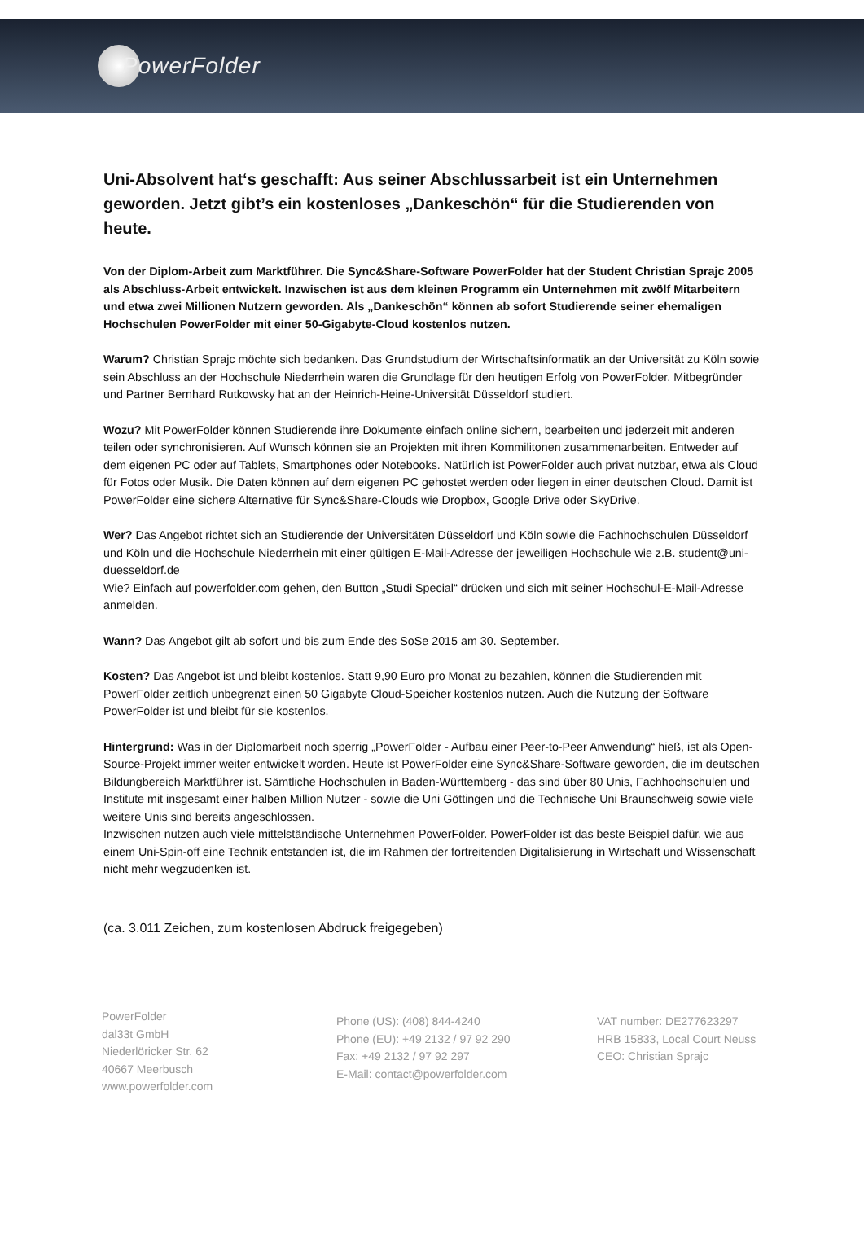PowerFolder
Uni-Absolvent hat‘s geschafft: Aus seiner Abschlussarbeit ist ein Unternehmen geworden. Jetzt gibt’s ein kostenloses „Dankeschön“ für die Studierenden von heute.
Von der Diplom-Arbeit zum Marktführer. Die Sync&Share-Software PowerFolder hat der Student Christian Sprajc 2005 als Abschluss-Arbeit entwickelt. Inzwischen ist aus dem kleinen Programm ein Unternehmen mit zwölf Mitarbeitern und etwa zwei Millionen Nutzern geworden. Als „Dankeschön“ können ab sofort Studierende seiner ehemaligen Hochschulen PowerFolder mit einer 50-Gigabyte-Cloud kostenlos nutzen.
Warum? Christian Sprajc möchte sich bedanken. Das Grundstudium der Wirtschaftsinformatik an der Universität zu Köln sowie sein Abschluss an der Hochschule Niederrhein waren die Grundlage für den heutigen Erfolg von PowerFolder. Mitbegründer und Partner Bernhard Rutkowsky hat an der Heinrich-Heine-Universität Düsseldorf studiert.
Wozu? Mit PowerFolder können Studierende ihre Dokumente einfach online sichern, bearbeiten und jederzeit mit anderen teilen oder synchronisieren. Auf Wunsch können sie an Projekten mit ihren Kommilitonen zusammenarbeiten. Entweder auf dem eigenen PC oder auf Tablets, Smartphones oder Notebooks. Natürlich ist PowerFolder auch privat nutzbar, etwa als Cloud für Fotos oder Musik. Die Daten können auf dem eigenen PC gehostet werden oder liegen in einer deutschen Cloud. Damit ist PowerFolder eine sichere Alternative für Sync&Share-Clouds wie Dropbox, Google Drive oder SkyDrive.
Wer? Das Angebot richtet sich an Studierende der Universitäten Düsseldorf und Köln sowie die Fachhochschulen Düsseldorf und Köln und die Hochschule Niederrhein mit einer gültigen E-Mail-Adresse der jeweiligen Hochschule wie z.B. student@uni-duesseldorf.de
Wie? Einfach auf powerfolder.com gehen, den Button „Studi Special“ drücken und sich mit seiner Hochschul-E-Mail-Adresse anmelden.
Wann? Das Angebot gilt ab sofort und bis zum Ende des SoSe 2015 am 30. September.
Kosten? Das Angebot ist und bleibt kostenlos. Statt 9,90 Euro pro Monat zu bezahlen, können die Studierenden mit PowerFolder zeitlich unbegrenzt einen 50 Gigabyte Cloud-Speicher kostenlos nutzen. Auch die Nutzung der Software PowerFolder ist und bleibt für sie kostenlos.
Hintergrund: Was in der Diplomarbeit noch sperrig „PowerFolder - Aufbau einer Peer-to-Peer Anwendung“ hieß, ist als Open-Source-Projekt immer weiter entwickelt worden. Heute ist PowerFolder eine Sync&Share-Software geworden, die im deutschen Bildungbereich Marktführer ist. Sämtliche Hochschulen in Baden-Württemberg - das sind über 80 Unis, Fachhochschulen und Institute mit insgesamt einer halben Million Nutzer - sowie die Uni Göttingen und die Technische Uni Braunschweig sowie viele weitere Unis sind bereits angeschlossen.
Inzwischen nutzen auch viele mittelständische Unternehmen PowerFolder. PowerFolder ist das beste Beispiel dafür, wie aus einem Uni-Spin-off eine Technik entstanden ist, die im Rahmen der fortreitenden Digitalisierung in Wirtschaft und Wissenschaft nicht mehr wegzudenken ist.
(ca. 3.011 Zeichen, zum kostenlosen Abdruck freigegeben)
PowerFolder
dal33t GmbH
Niederlöricker Str. 62
40667 Meerbusch
www.powerfolder.com
Phone (US): (408) 844-4240
Phone (EU): +49 2132 / 97 92 290
Fax: +49 2132 / 97 92 297
E-Mail: contact@powerfolder.com
VAT number: DE277623297
HRB 15833, Local Court Neuss
CEO: Christian Sprajc